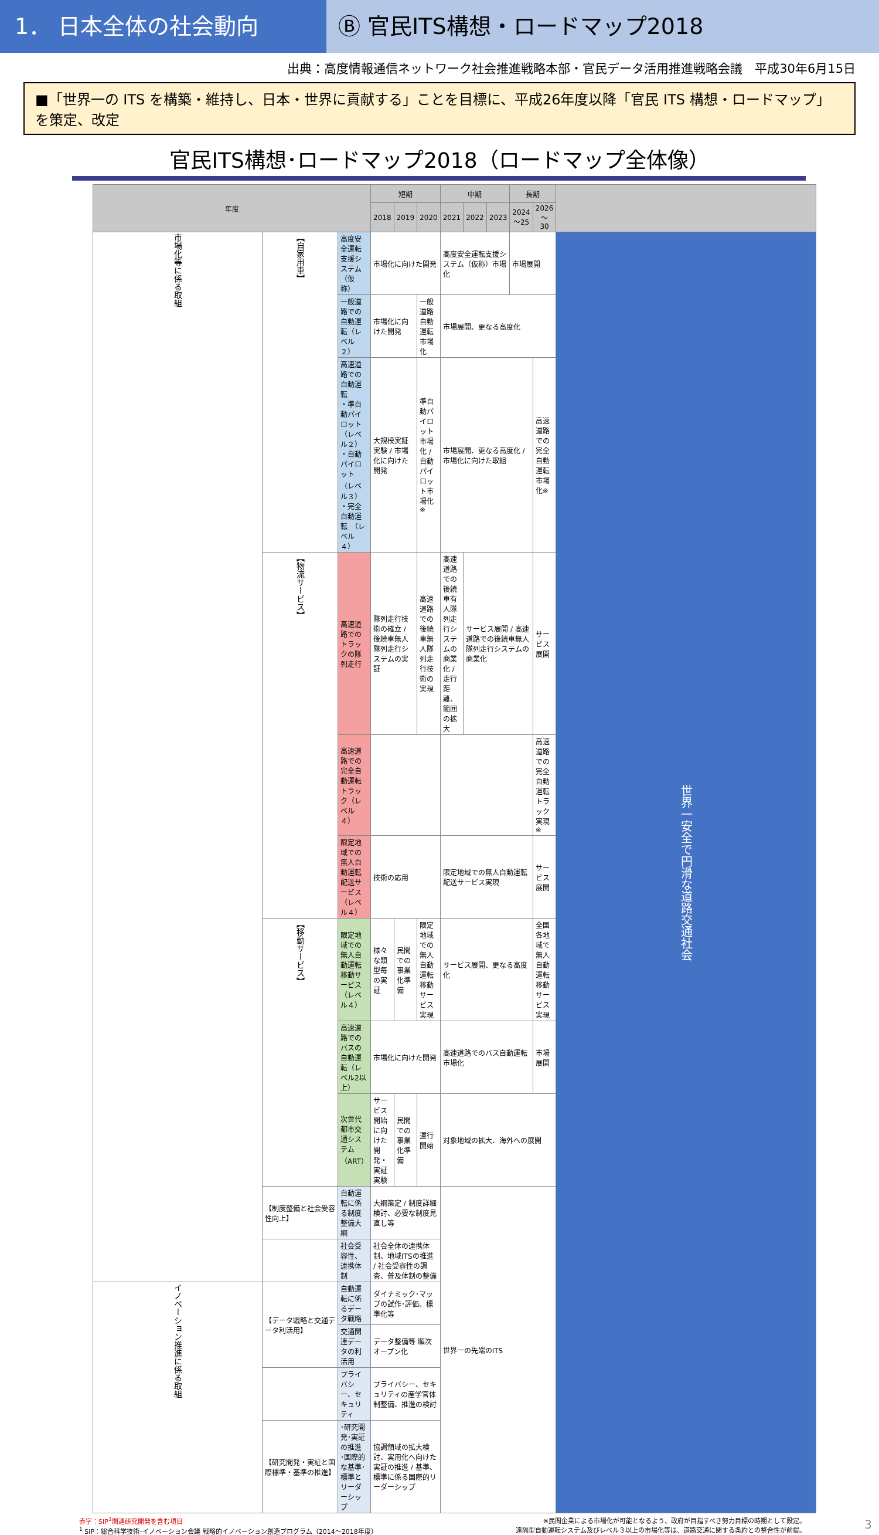1． 日本全体の社会動向 Ⓑ 官民ITS構想・ロードマップ2018
出典：高度情報通信ネットワーク社会推進戦略本部・官民データ活用推進戦略会議　平成30年6月15日
■「世界一の ITS を構築・維持し、日本・世界に貢献する」ことを目標に、平成26年度以降「官民 ITS 構想・ロードマップ」を策定、改定
官民ITS構想･ロードマップ2018（ロードマップ全体像）
| 年度 | | | 短期 | | | 中期 | | | 長期 | | |
| --- | --- | --- | --- | --- | --- | --- | --- | --- | --- | --- | --- |
| | | | 2018 | 2019 | 2020 | 2021 | 2022 | 2023 | 2024～25 | 2026 ～ 30 | |
| 市場化等に係る取組 | 【自家用車】 | 高度安全運転支援システム（仮称） | 市場化に向けた開発 | | | 高度安全運転支援システム（仮称）市場化 | | | 市場展開 | | 世界一安全で円滑な道路交通社会 |
| | | 一般道路での自動運転（レベル２） | 市場化に向けた開発 | | 一般道路自動運転市場化 | 市場展開、更なる高度化 | | | | | |
| | | 高速道路での自動運転 ・準自動パイロット（レベル２） ・自動パイロット （レベル３） ・完全自動運転 （レベル４） | 大規模実証実験 / 市場化に向けた開発 | | 準自動パイロット市場化 / 自動パイロット市場化※ | 市場展開、更なる高度化 / 市場化に向けた取組 | | | | 高速道路での完全自動運転市場化※ | |
| | 【物流サービス】 | 高速道路でのトラックの隊列走行 | 隊列走行技術の確立 / 後続車無人隊列走行システムの実証 | | 高速道路での後続車無人隊列走行技術の実現 | 高速道路での後続車有人隊列走行システムの商業化 / 走行距離、範囲の拡大 | サービス展開 / 高速道路での後続車無人隊列走行システムの商業化 | | | サービス展開 | |
| | | 高速道路での完全自動運転トラック（レベル４） | | | | | | | | 高速道路での完全自動運転トラック実現※ | |
| | | 限定地域での無人自動運転配送サービス（レベル４） | 技術の応用 | | | 限定地域での無人自動運転配送サービス実現 | | | | サービス展開 | |
| | 【移動サービス】 | 限定地域での無人自動運転移動サービス（レベル４） | 様々な類型毎の実証 | 民間での事業化準備 | 限定地域での無人自動運転移動サービス実現 | サービス展開、更なる高度化 | | | | 全国各地域で無人自動運転移動サービス実現 | |
| | | 高速道路でのバスの自動運転（レベル2以上） | 市場化に向けた開発 | | | 高速道路でのバス自動運転市場化 | | | | 市場展開 | |
| | | 次世代都市交通システム（ART） | サービス開始に向けた開発・実証実験 | 民間での事業化準備 | 運行開始 | 対象地域の拡大、海外への展開 | | | | | |
| | 【制度整備と社会受容性向上】 | 自動運転に係る制度整備大綱 | 大綱策定 / 制度詳細検討、必要な制度見直し等 | | | 世界一の先端のITS | | | | | |
| | | 社会受容性、連携体制 | 社会全体の連携体制、地域ITSの推進 / 社会受容性の調査、普及体制の整備 | | | | | | | | |
| イノベーション推進に係る取組 | 【データ戦略と交通データ利活用】 | 自動運転に係るデータ戦略 | ダイナミック･マップの試作･評価、標準化等 | | | | | | | | |
| | | 交通関連データの利活用 | データ整備等 順次オープン化 | | | | | | | | |
| | | プライバシー、セキュリティ | プライバシー、セキュリティの産学官体制整備、推進の検討 | | | | | | | | |
| | 【研究開発・実証と国際標準・基準の推進】 | ･研究開発･実証の推進 ･国際的な基準･標準とリーダーシップ | 協調領域の拡大検討、実用化へ向けた実証の推進 / 基準、標準に係る国際的リーダーシップ | | | | | | | | |
赤字：SIP<sup>1</sup>関連研究開発を含む項目
<sup>1</sup> SIP：総合科学技術･イノベーション会議 戦略的イノベーション創造プログラム（2014～2018年度）
※民間企業による市場化が可能となるよう、政府が目指すべき努力目標の時期として設定。
遠隔型自動運転システム及びレベル３以上の市場化等は、道路交通に関する条約との整合性が前提。
3